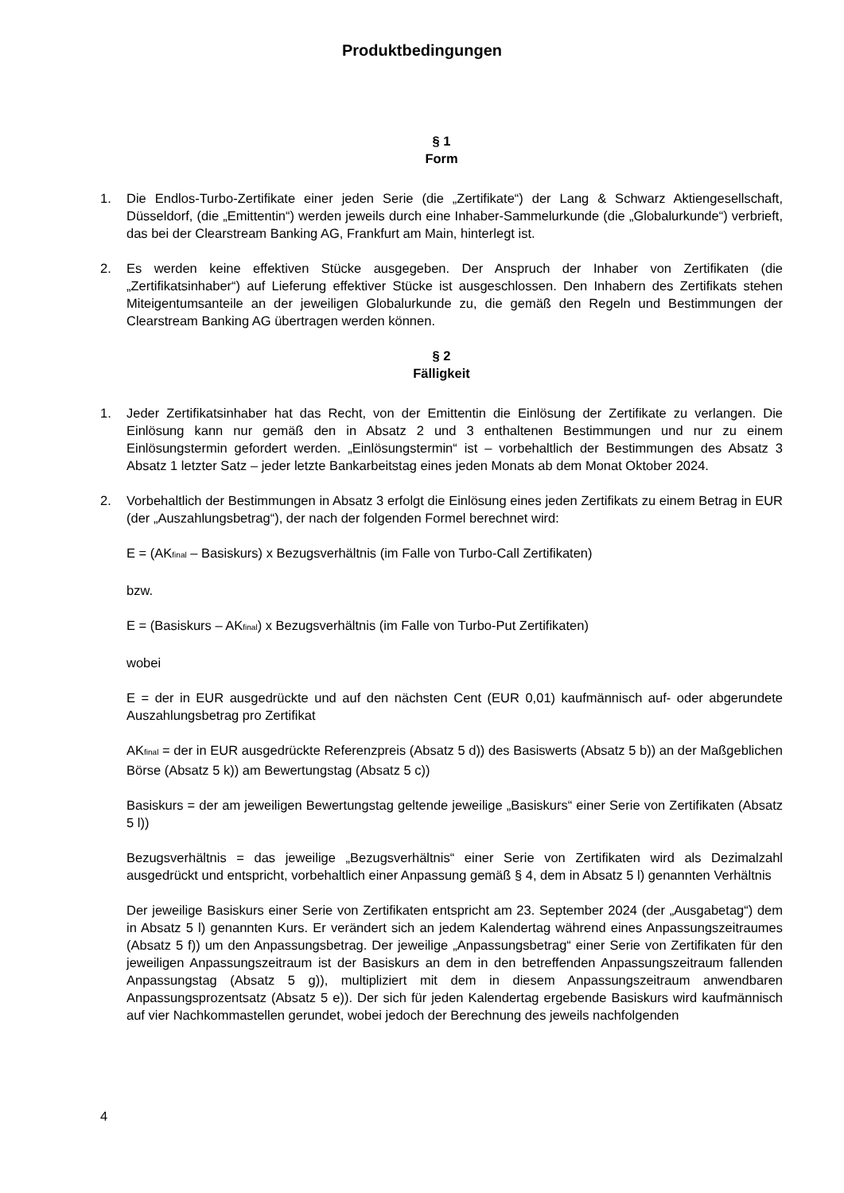Produktbedingungen
§ 1
Form
1. Die Endlos-Turbo-Zertifikate einer jeden Serie (die „Zertifikate“) der Lang & Schwarz Aktiengesellschaft, Düsseldorf, (die „Emittentin“) werden jeweils durch eine Inhaber-Sammelurkunde (die „Globalurkunde“) verbrieft, das bei der Clearstream Banking AG, Frankfurt am Main, hinterlegt ist.
2. Es werden keine effektiven Stücke ausgegeben. Der Anspruch der Inhaber von Zertifikaten (die „Zertifikatsinhaber“) auf Lieferung effektiver Stücke ist ausgeschlossen. Den Inhabern des Zertifikats stehen Miteigentumsanteile an der jeweiligen Globalurkunde zu, die gemäß den Regeln und Bestimmungen der Clearstream Banking AG übertragen werden können.
§ 2
Fälligkeit
1. Jeder Zertifikatsinhaber hat das Recht, von der Emittentin die Einlösung der Zertifikate zu verlangen. Die Einlösung kann nur gemäß den in Absatz 2 und 3 enthaltenen Bestimmungen und nur zu einem Einlösungstermin gefordert werden. „Einlösungstermin“ ist – vorbehaltlich der Bestimmungen des Absatz 3 Absatz 1 letzter Satz – jeder letzte Bankarbeitstag eines jeden Monats ab dem Monat Oktober 2024.
2. Vorbehaltlich der Bestimmungen in Absatz 3 erfolgt die Einlösung eines jeden Zertifikats zu einem Betrag in EUR (der „Auszahlungsbetrag“), der nach der folgenden Formel berechnet wird:
E = (AK<sub>final</sub> – Basiskurs) x Bezugsverhältnis (im Falle von Turbo-Call Zertifikaten)
bzw.
E = (Basiskurs – AK<sub>final</sub>) x Bezugsverhältnis (im Falle von Turbo-Put Zertifikaten)
wobei
E = der in EUR ausgedrückte und auf den nächsten Cent (EUR 0,01) kaufmännisch auf- oder abgerundete Auszahlungsbetrag pro Zertifikat
AK<sub>final</sub> = der in EUR ausgedrückte Referenzpreis (Absatz 5 d)) des Basiswerts (Absatz 5 b)) an der Maßgeblichen Börse (Absatz 5 k)) am Bewertungstag (Absatz 5 c))
Basiskurs = der am jeweiligen Bewertungstag geltende jeweilige „Basiskurs“ einer Serie von Zertifikaten (Absatz 5 l))
Bezugsverhältnis = das jeweilige „Bezugsverhältnis“ einer Serie von Zertifikaten wird als Dezimalzahl ausgedrückt und entspricht, vorbehaltlich einer Anpassung gemäß § 4, dem in Absatz 5 l) genannten Verhältnis
Der jeweilige Basiskurs einer Serie von Zertifikaten entspricht am 23. September 2024 (der „Ausgabetag“) dem in Absatz 5 l) genannten Kurs. Er verändert sich an jedem Kalendertag während eines Anpassungszeitraumes (Absatz 5 f)) um den Anpassungsbetrag. Der jeweilige „Anpassungsbetrag“ einer Serie von Zertifikaten für den jeweiligen Anpassungszeitraum ist der Basiskurs an dem in den betreffenden Anpassungszeitraum fallenden Anpassungstag (Absatz 5 g)), multipliziert mit dem in diesem Anpassungszeitraum anwendbaren Anpassungsprozentsatz (Absatz 5 e)). Der sich für jeden Kalendertag ergebende Basiskurs wird kaufmännisch auf vier Nachkommastellen gerundet, wobei jedoch der Berechnung des jeweils nachfolgenden
4